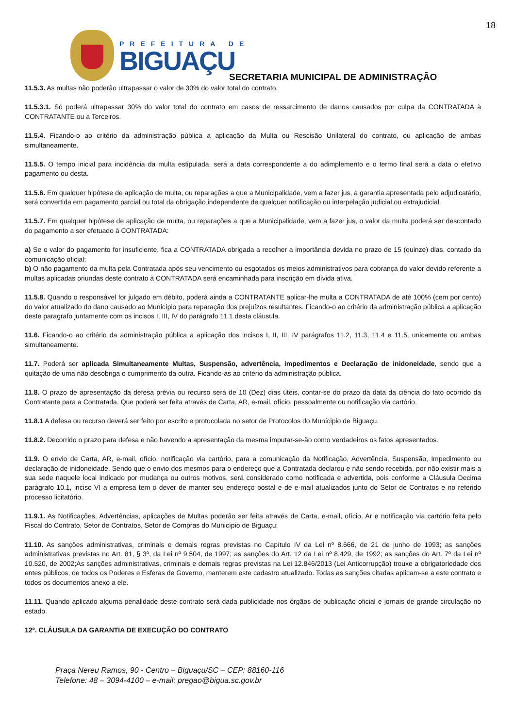18
PREFEITURA DE
BIGUAÇU
SECRETARIA MUNICIPAL DE ADMINISTRAÇÃO
11.5.3. As multas não poderão ultrapassar o valor de 30% do valor total do contrato.
11.5.3.1. Só poderá ultrapassar 30% do valor total do contrato em casos de ressarcimento de danos causados por culpa da CONTRATADA à CONTRATANTE ou a Terceiros.
11.5.4. Ficando-o ao critério da administração pública a aplicação da Multa ou Rescisão Unilateral do contrato, ou aplicação de ambas simultaneamente.
11.5.5. O tempo inicial para incidência da multa estipulada, será a data correspondente a do adimplemento e o termo final será a data o efetivo pagamento ou desta.
11.5.6. Em qualquer hipótese de aplicação de multa, ou reparações a que a Municipalidade, vem a fazer jus, a garantia apresentada pelo adjudicatário, será convertida em pagamento parcial ou total da obrigação independente de qualquer notificação ou interpelação judicial ou extrajudicial.
11.5.7. Em qualquer hipótese de aplicação de multa, ou reparações a que a Municipalidade, vem a fazer jus, o valor da multa poderá ser descontado do pagamento a ser efetuado à CONTRATADA:
a) Se o valor do pagamento for insuficiente, fica a CONTRATADA obrigada a recolher a importância devida no prazo de 15 (quinze) dias, contado da comunicação oficial;
b) O não pagamento da multa pela Contratada após seu vencimento ou esgotados os meios administrativos para cobrança do valor devido referente a multas aplicadas oriundas deste contrato à CONTRATADA será encaminhada para inscrição em dívida ativa.
11.5.8. Quando o responsável for julgado em débito, poderá ainda a CONTRATANTE aplicar-lhe multa a CONTRATADA de até 100% (cem por cento) do valor atualizado do dano causado ao Município para reparação dos prejuízos resultantes. Ficando-o ao critério da administração pública a aplicação deste paragrafo juntamente com os incisos I, III, IV do parágrafo 11.1 desta cláusula.
11.6. Ficando-o ao critério da administração pública a aplicação dos incisos I, II, III, IV parágrafos 11.2, 11.3, 11.4 e 11.5, unicamente ou ambas simultaneamente.
11.7. Poderá ser aplicada Simultaneamente Multas, Suspensão, advertência, impedimentos e Declaração de inidoneidade, sendo que a quitação de uma não desobriga o cumprimento da outra. Ficando-as ao critério da administração pública.
11.8. O prazo de apresentação da defesa prévia ou recurso será de 10 (Dez) dias úteis, contar-se do prazo da data da ciência do fato ocorrido da Contratante para a Contratada. Que poderá ser feita através de Carta, AR, e-mail, ofício, pessoalmente ou notificação via cartório.
11.8.1 A defesa ou recurso deverá ser feito por escrito e protocolada no setor de Protocolos do Munícipio de Biguaçu.
11.8.2. Decorrido o prazo para defesa e não havendo a apresentação da mesma imputar-se-ão como verdadeiros os fatos apresentados.
11.9. O envio de Carta, AR, e-mail, ofício, notificação via cartório, para a comunicação da Notificação, Advertência, Suspensão, Impedimento ou declaração de inidoneidade. Sendo que o envio dos mesmos para o endereço que a Contratada declarou e não sendo recebida, por não existir mais a sua sede naquele local indicado por mudança ou outros motivos, será considerado como notificada e advertida, pois conforme a Cláusula Decima parágrafo 10.1, inciso VI a empresa tem o dever de manter seu endereço postal e de e-mail atualizados junto do Setor de Contratos e no referido processo licitatório.
11.9.1. As Notificações, Advertências, aplicações de Multas poderão ser feita através de Carta, e-mail, ofício, Ar e notificação via cartório feita pelo Fiscal do Contrato, Setor de Contratos, Setor de Compras do Município de Biguaçu;
11.10. As sanções administrativas, criminais e demais regras previstas no Capítulo IV da Lei nº 8.666, de 21 de junho de 1993; as sanções administrativas previstas no Art. 81, § 3º, da Lei nº 9.504, de 1997; as sanções do Art. 12 da Lei nº 8.429, de 1992; as sanções do Art. 7º da Lei nº 10.520, de 2002;As sanções administrativas, criminais e demais regras previstas na Lei 12.846/2013 (Lei Anticorrupção) trouxe a obrigatoriedade dos entes públicos, de todos os Poderes e Esferas de Governo, manterem este cadastro atualizado. Todas as sanções citadas aplicam-se a este contrato e todos os documentos anexo a ele.
11.11. Quando aplicado alguma penalidade deste contrato será dada publicidade nos órgãos de publicação oficial e jornais de grande circulação no estado.
12º. CLÁUSULA DA GARANTIA DE EXECUÇÃO DO CONTRATO
Praça Nereu Ramos, 90 - Centro – Biguaçu/SC – CEP: 88160-116
Telefone: 48 – 3094-4100 – e-mail: pregao@bigua.sc.gov.br